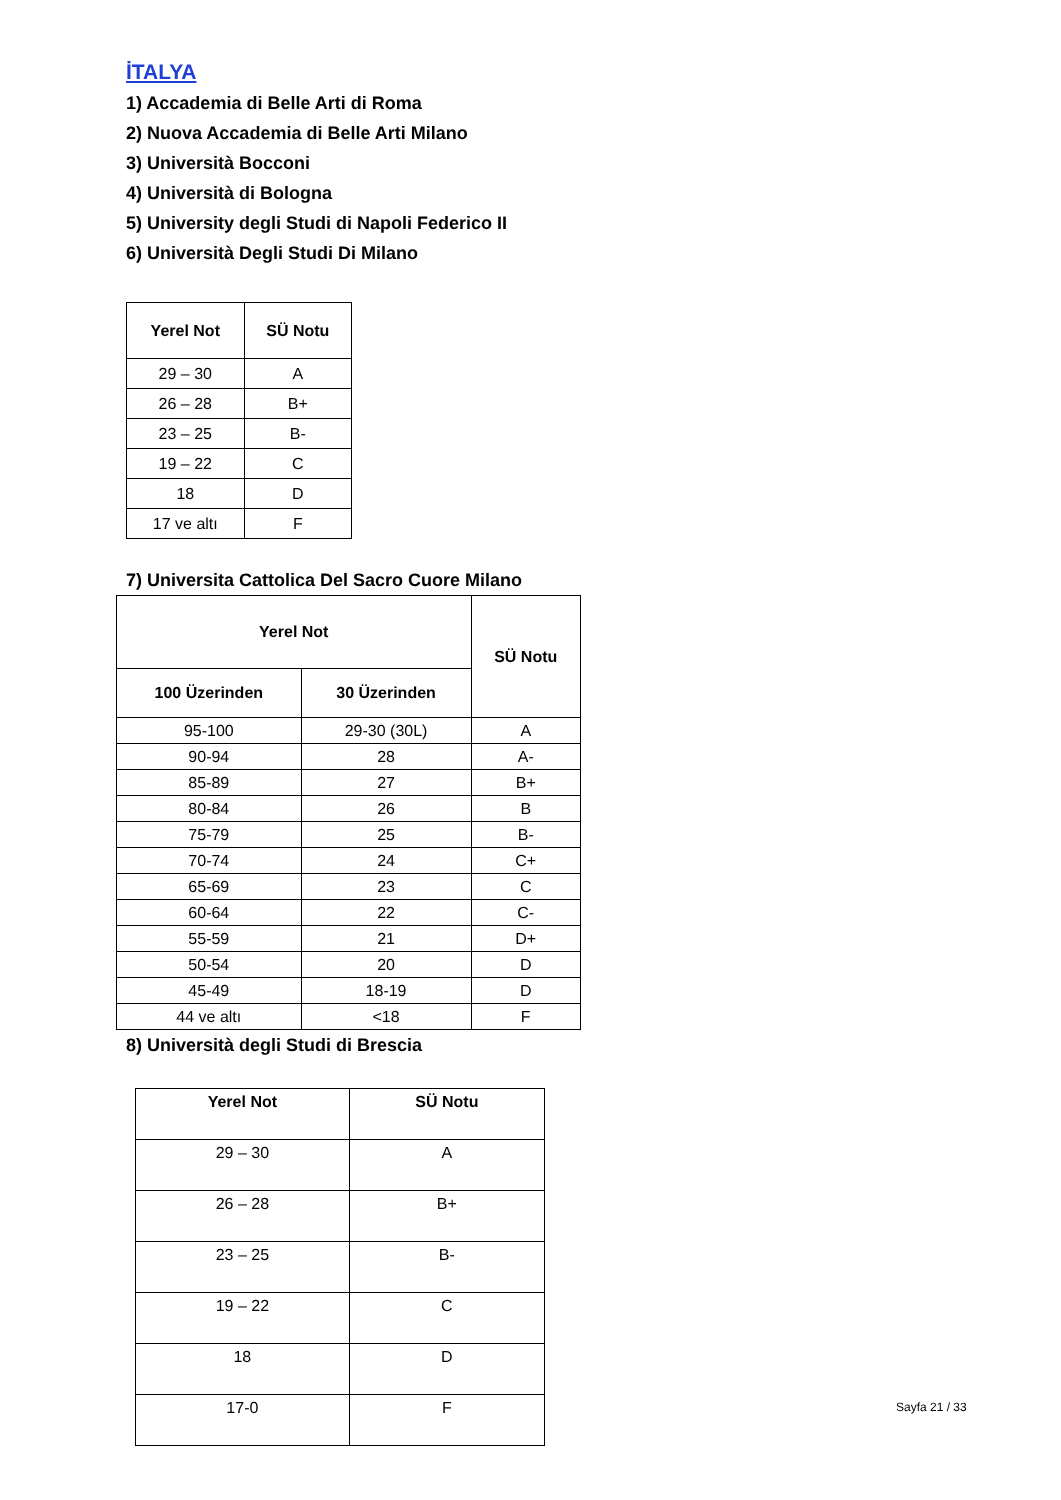İTALYA
1) Accademia di Belle Arti di Roma
2) Nuova Accademia di Belle Arti Milano
3) Università Bocconi
4) Università di Bologna
5) University degli Studi di Napoli Federico II
6) Università Degli Studi Di Milano
| Yerel Not | SÜ Notu |
| --- | --- |
| 29 – 30 | A |
| 26 – 28 | B+ |
| 23 – 25 | B- |
| 19 – 22 | C |
| 18 | D |
| 17 ve altı | F |
7) Universita Cattolica Del Sacro Cuore Milano
| Yerel Not | | SÜ Notu |
| --- | --- | --- |
| 100 Üzerinden | 30 Üzerinden | |
| 95-100 | 29-30 (30L) | A |
| 90-94 | 28 | A- |
| 85-89 | 27 | B+ |
| 80-84 | 26 | B |
| 75-79 | 25 | B- |
| 70-74 | 24 | C+ |
| 65-69 | 23 | C |
| 60-64 | 22 | C- |
| 55-59 | 21 | D+ |
| 50-54 | 20 | D |
| 45-49 | 18-19 | D |
| 44 ve altı | <18 | F |
8) Università degli Studi di Brescia
| Yerel Not | SÜ Notu |
| --- | --- |
| 29 – 30 | A |
| 26 – 28 | B+ |
| 23 – 25 | B- |
| 19 – 22 | C |
| 18 | D |
| 17-0 | F |
Sayfa 21 / 33